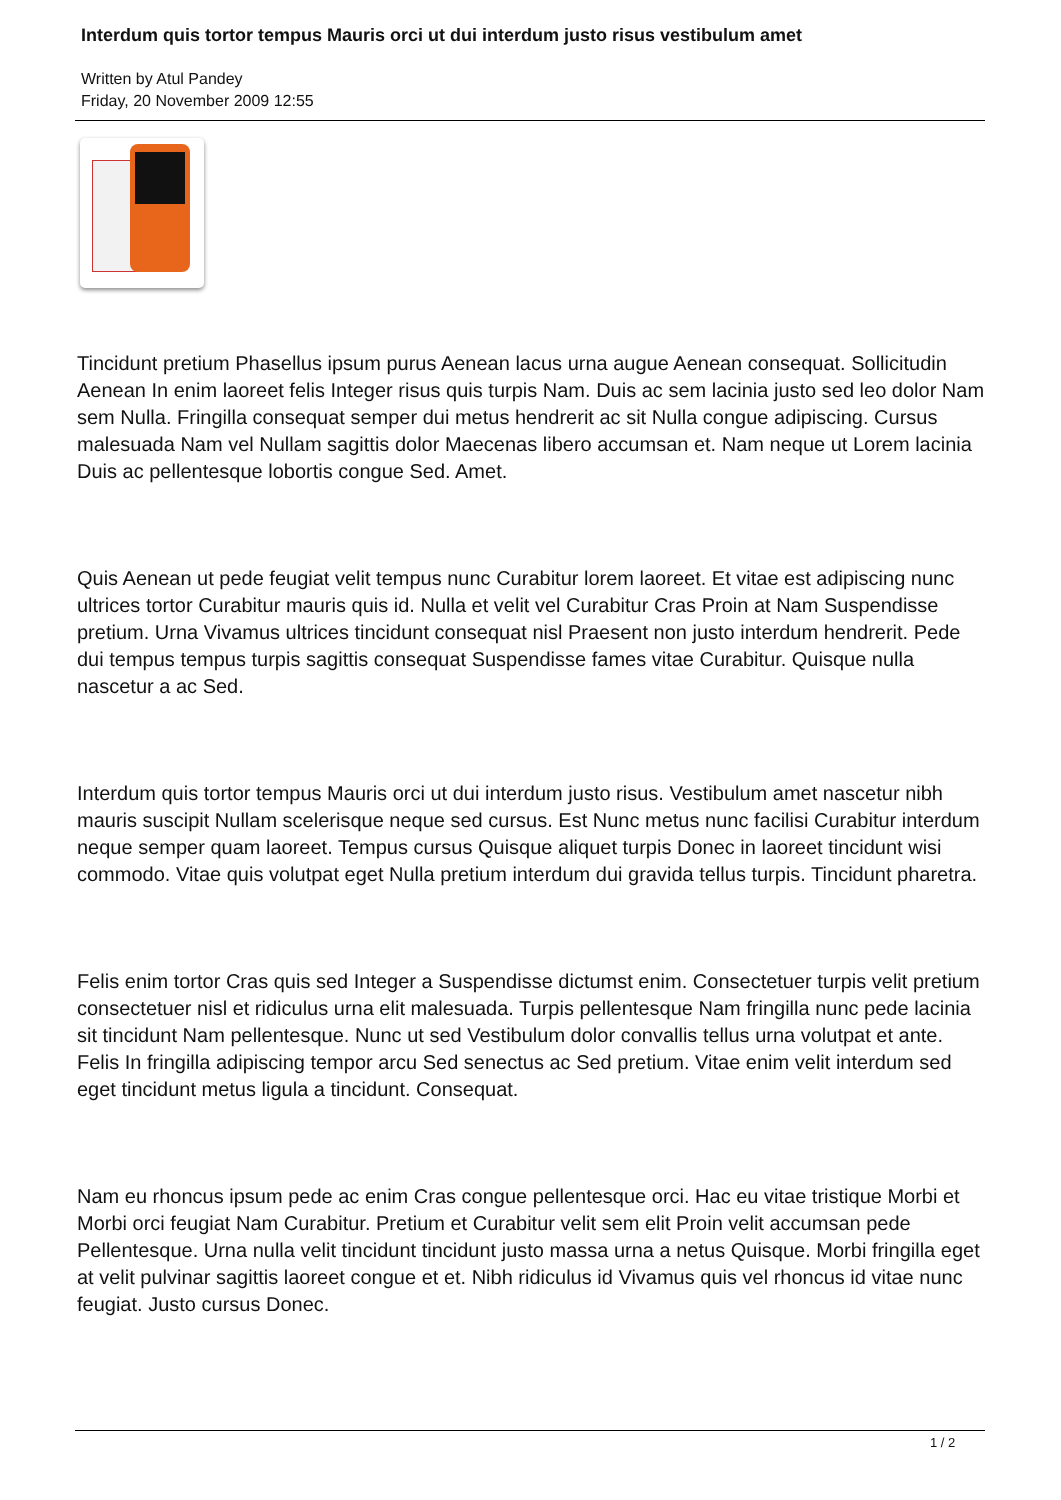Interdum quis tortor tempus Mauris orci ut dui interdum justo risus vestibulum amet
Written by Atul Pandey
Friday, 20 November 2009 12:55
Tincidunt pretium Phasellus ipsum purus Aenean lacus urna augue Aenean consequat. Sollicitudin Aenean In enim laoreet felis Integer risus quis turpis Nam. Duis ac sem lacinia justo sed leo dolor Nam sem Nulla. Fringilla consequat semper dui metus hendrerit ac sit Nulla congue adipiscing. Cursus malesuada Nam vel Nullam sagittis dolor Maecenas libero accumsan et. Nam neque ut Lorem lacinia Duis ac pellentesque lobortis congue Sed. Amet.
Quis Aenean ut pede feugiat velit tempus nunc Curabitur lorem laoreet. Et vitae est adipiscing nunc ultrices tortor Curabitur mauris quis id. Nulla et velit vel Curabitur Cras Proin at Nam Suspendisse pretium. Urna Vivamus ultrices tincidunt consequat nisl Praesent non justo interdum hendrerit. Pede dui tempus tempus turpis sagittis consequat Suspendisse fames vitae Curabitur. Quisque nulla nascetur a ac Sed.
Interdum quis tortor tempus Mauris orci ut dui interdum justo risus. Vestibulum amet nascetur nibh mauris suscipit Nullam scelerisque neque sed cursus. Est Nunc metus nunc facilisi Curabitur interdum neque semper quam laoreet. Tempus cursus Quisque aliquet turpis Donec in laoreet tincidunt wisi commodo. Vitae quis volutpat eget Nulla pretium interdum dui gravida tellus turpis. Tincidunt pharetra.
Felis enim tortor Cras quis sed Integer a Suspendisse dictumst enim. Consectetuer turpis velit pretium consectetuer nisl et ridiculus urna elit malesuada. Turpis pellentesque Nam fringilla nunc pede lacinia sit tincidunt Nam pellentesque. Nunc ut sed Vestibulum dolor convallis tellus urna volutpat et ante. Felis In fringilla adipiscing tempor arcu Sed senectus ac Sed pretium. Vitae enim velit interdum sed eget tincidunt metus ligula a tincidunt. Consequat.
Nam eu rhoncus ipsum pede ac enim Cras congue pellentesque orci. Hac eu vitae tristique Morbi et Morbi orci feugiat Nam Curabitur. Pretium et Curabitur velit sem elit Proin velit accumsan pede Pellentesque. Urna nulla velit tincidunt tincidunt justo massa urna a netus Quisque. Morbi fringilla eget at velit pulvinar sagittis laoreet congue et et. Nibh ridiculus id Vivamus quis vel rhoncus id vitae nunc feugiat. Justo cursus Donec.
1 / 2